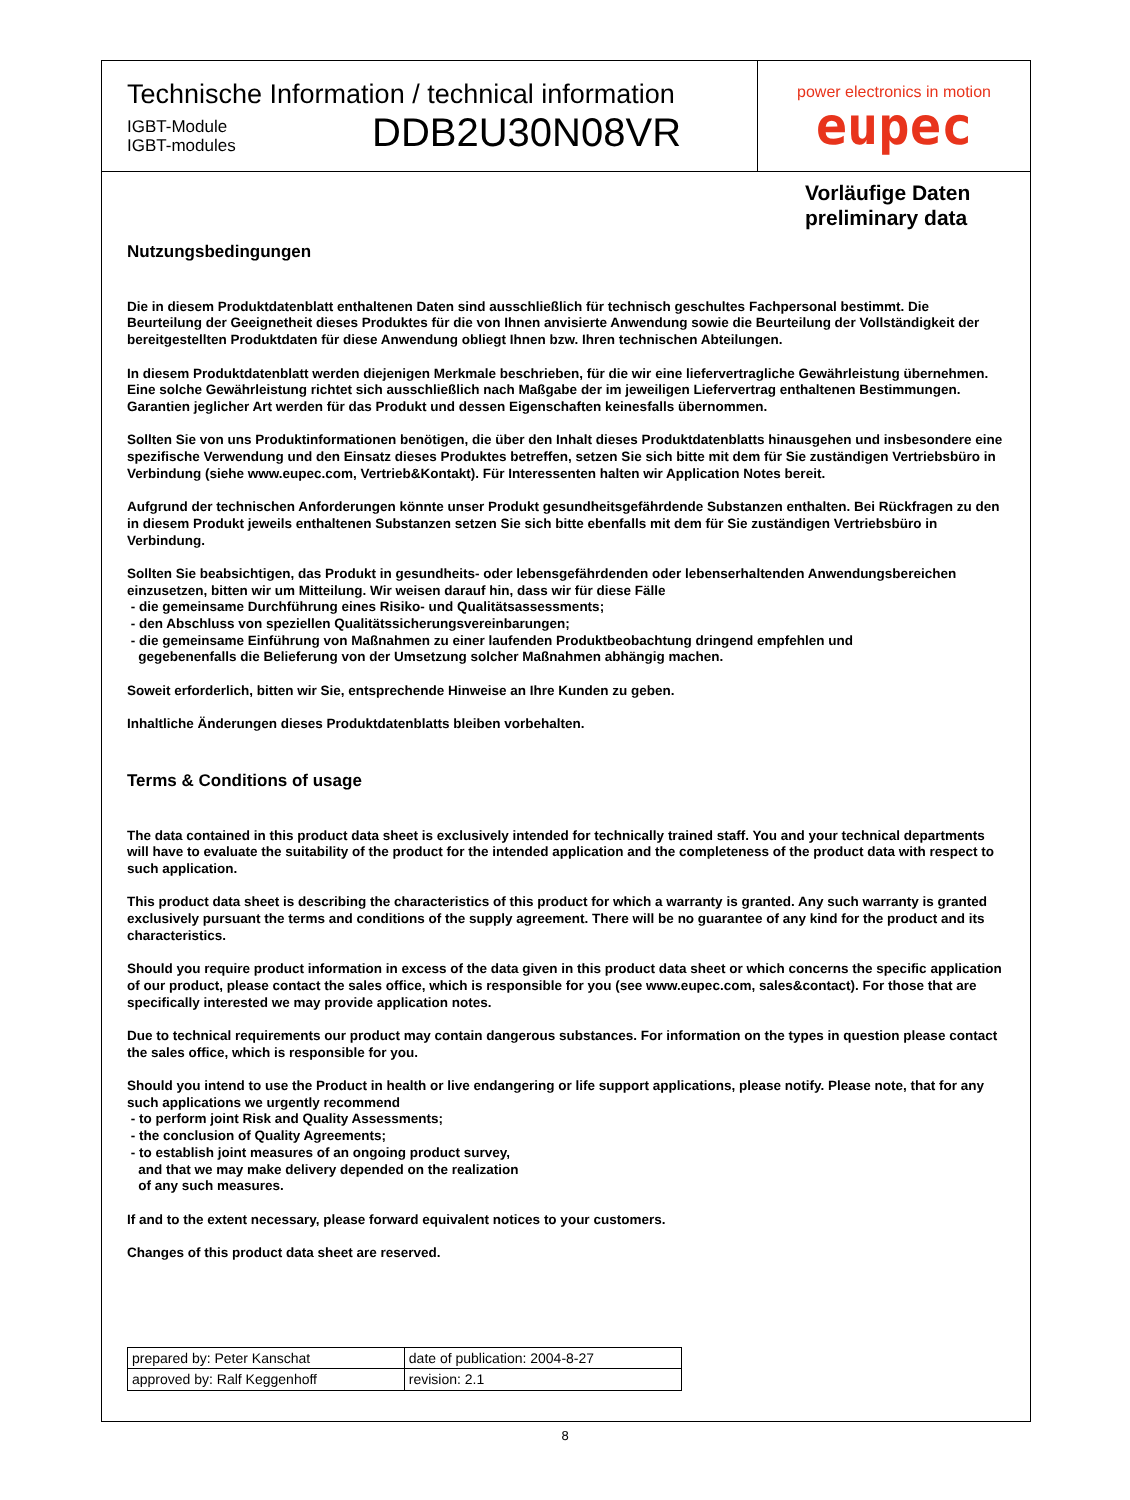Technische Information / technical information
IGBT-Module
IGBT-modules
DDB2U30N08VR
power electronics in motion
eupec
Vorläufige Daten
preliminary data
Nutzungsbedingungen
Die in diesem Produktdatenblatt enthaltenen Daten sind ausschließlich für technisch geschultes Fachpersonal bestimmt. Die Beurteilung der Geeignetheit dieses Produktes für die von Ihnen anvisierte Anwendung sowie die Beurteilung der Vollständigkeit der bereitgestellten Produktdaten für diese Anwendung obliegt Ihnen bzw. Ihren technischen Abteilungen.
In diesem Produktdatenblatt werden diejenigen Merkmale beschrieben, für die wir eine liefervertragliche Gewährleistung übernehmen. Eine solche Gewährleistung richtet sich ausschließlich nach Maßgabe der im jeweiligen Liefervertrag enthaltenen Bestimmungen. Garantien jeglicher Art werden für das Produkt und dessen Eigenschaften keinesfalls übernommen.
Sollten Sie von uns Produktinformationen benötigen, die über den Inhalt dieses Produktdatenblatts hinausgehen und insbesondere eine spezifische Verwendung und den Einsatz dieses Produktes betreffen, setzen Sie sich bitte mit dem für Sie zuständigen Vertriebsbüro in Verbindung (siehe www.eupec.com, Vertrieb&Kontakt). Für Interessenten halten wir Application Notes bereit.
Aufgrund der technischen Anforderungen könnte unser Produkt gesundheitsgefährdende Substanzen enthalten. Bei Rückfragen zu den in diesem Produkt jeweils enthaltenen Substanzen setzen Sie sich bitte ebenfalls mit dem für Sie zuständigen Vertriebsbüro in Verbindung.
Sollten Sie beabsichtigen, das Produkt in gesundheits- oder lebensgefährdenden oder lebenserhaltenden Anwendungsbereichen einzusetzen, bitten wir um Mitteilung. Wir weisen darauf hin, dass wir für diese Fälle
- die gemeinsame Durchführung eines Risiko- und Qualitätsassessments;
- den Abschluss von speziellen Qualitätssicherungsvereinbarungen;
- die gemeinsame Einführung von Maßnahmen zu einer laufenden Produktbeobachtung dringend empfehlen und
gegebenenfalls die Belieferung von der Umsetzung solcher Maßnahmen abhängig machen.
Soweit erforderlich, bitten wir Sie, entsprechende Hinweise an Ihre Kunden zu geben.
Inhaltliche Änderungen dieses Produktdatenblatts bleiben vorbehalten.
Terms & Conditions of usage
The data contained in this product data sheet is exclusively intended for technically trained staff. You and your technical departments will have to evaluate the suitability of the product for the intended application and the completeness of the product data with respect to such application.
This product data sheet is describing the characteristics of this product for which a warranty is granted. Any such warranty is granted exclusively pursuant the terms and conditions of the supply agreement. There will be no guarantee of any kind for the product and its characteristics.
Should you require product information in excess of the data given in this product data sheet or which concerns the specific application of our product, please contact the sales office, which is responsible for you (see www.eupec.com, sales&contact). For those that are specifically interested we may provide application notes.
Due to technical requirements our product may contain dangerous substances. For information on the types in question please contact the sales office, which is responsible for you.
Should you intend to use the Product in health or live endangering or life support applications, please notify. Please note, that for any such applications we urgently recommend
- to perform joint Risk and Quality Assessments;
- the conclusion of Quality Agreements;
- to establish joint measures of an ongoing product survey,
and that we may make delivery depended on the realization
of any such measures.
If and to the extent necessary, please forward equivalent notices to your customers.
Changes of this product data sheet are reserved.
| prepared by: Peter Kanschat | date of publication: 2004-8-27 |
| approved by: Ralf Keggenhoff | revision: 2.1 |
8